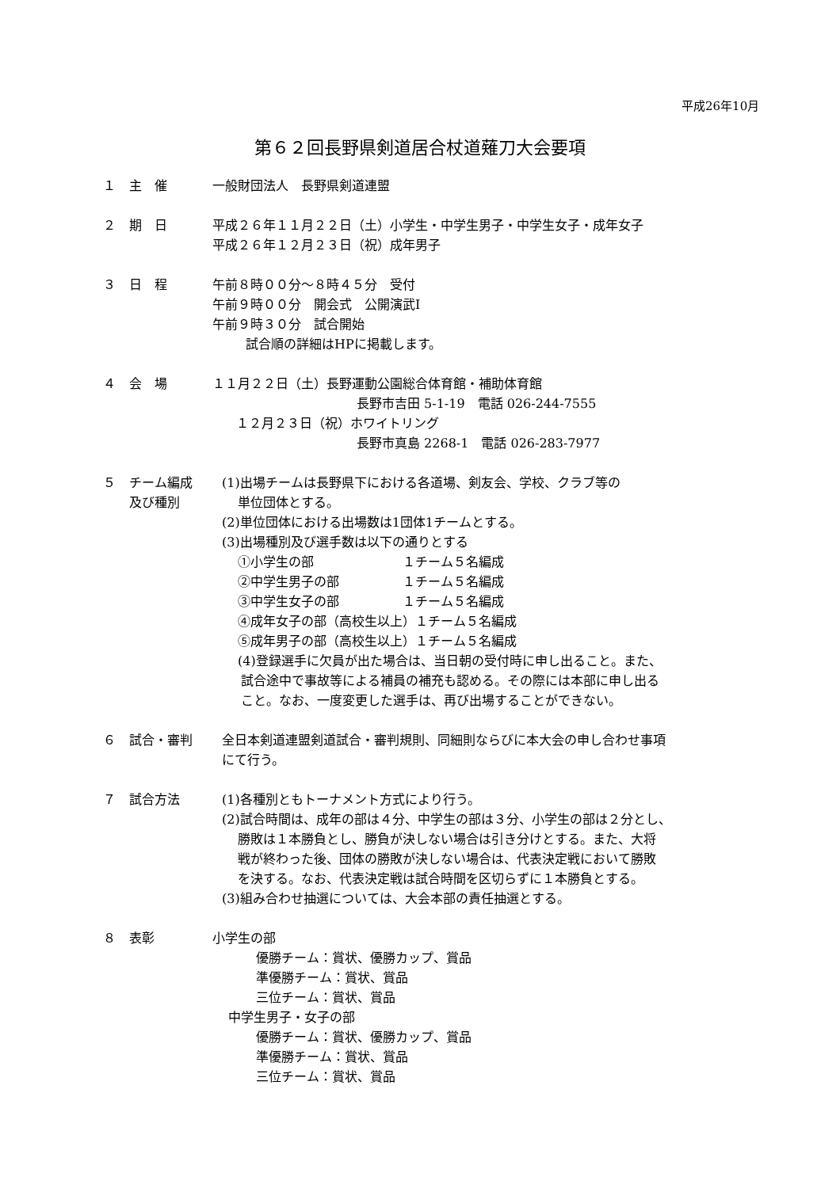平成26年10月
第６２回長野県剣道居合杖道薙刀大会要項
１ 主　催 一般財団法人　長野県剣道連盟
２ 期　日 平成２６年１１月２２日（土）小学生・中学生男子・中学生女子・成年女子
平成２６年１２月２３日（祝）成年男子
３ 日　程 午前８時００分～８時４５分　受付
午前９時００分　開会式　公開演武Ⅰ
午前９時３０分　試合開始
試合順の詳細はHPに掲載します。
４ 会　場 １１月２２日（土）長野運動公園総合体育館・補助体育館
長野市吉田 5-1-19　電話 026-244-7555
１２月２３日（祝）ホワイトリング
長野市真島 2268-1　電話 026-283-7977
５ チーム編成
及び種別
(1)出場チームは長野県下における各道場、剣友会、学校、クラブ等の
単位団体とする。
(2)単位団体における出場数は1団体1チームとする。
(3)出場種別及び選手数は以下の通りとする
①小学生の部　　　　　　　１チーム５名編成
②中学生男子の部　　　　　１チーム５名編成
③中学生女子の部　　　　　１チーム５名編成
④成年女子の部（高校生以上）１チーム５名編成
⑤成年男子の部（高校生以上）１チーム５名編成
(4)登録選手に欠員が出た場合は、当日朝の受付時に申し出ること。また、
試合途中で事故等による補員の補充も認める。その際には本部に申し出る
こと。なお、一度変更した選手は、再び出場することができない。
６ 試合・審判 全日本剣道連盟剣道試合・審判規則、同細則ならびに本大会の申し合わせ事項
にて行う。
７ 試合方法 (1)各種別ともトーナメント方式により行う。
(2)試合時間は、成年の部は４分、中学生の部は３分、小学生の部は２分とし、
勝敗は１本勝負とし、勝負が決しない場合は引き分けとする。また、大将
戦が終わった後、団体の勝敗が決しない場合は、代表決定戦において勝敗
を決する。なお、代表決定戦は試合時間を区切らずに１本勝負とする。
(3)組み合わせ抽選については、大会本部の責任抽選とする。
８ 表彰 小学生の部
優勝チーム：賞状、優勝カップ、賞品
準優勝チーム：賞状、賞品
三位チーム：賞状、賞品
中学生男子・女子の部
優勝チーム：賞状、優勝カップ、賞品
準優勝チーム：賞状、賞品
三位チーム：賞状、賞品